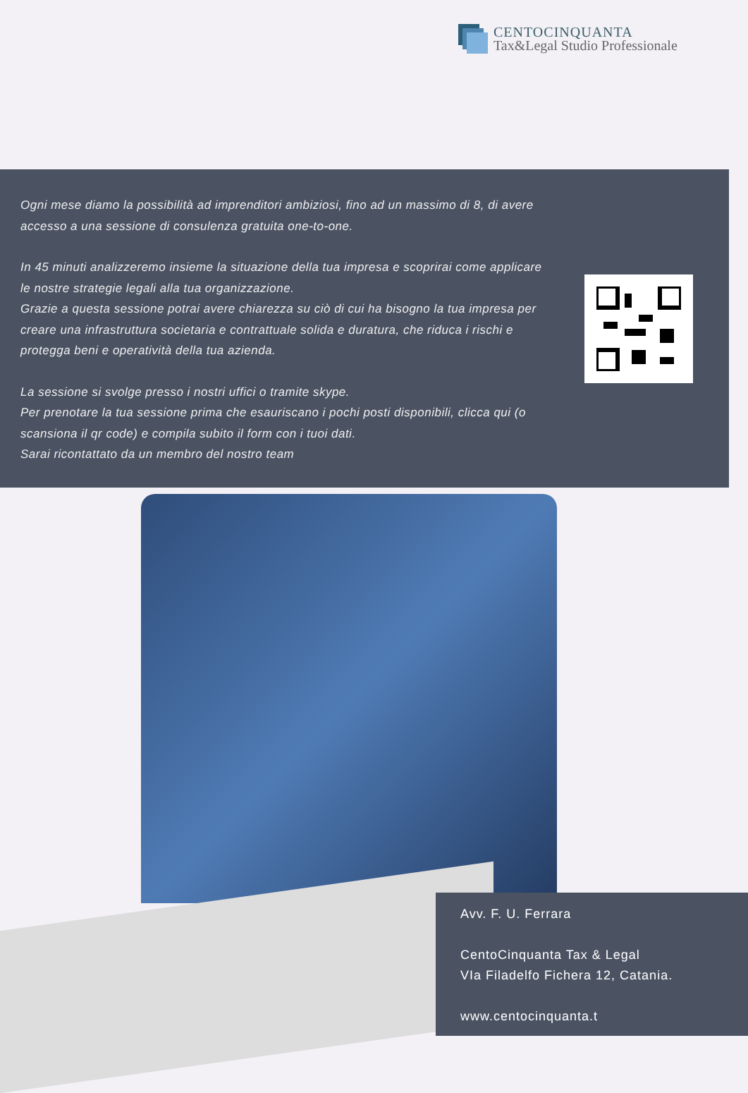CENTOCINQUANTA
Tax&Legal Studio Professionale
Ogni mese diamo la possibilità ad imprenditori ambiziosi, fino ad un massimo di 8, di avere accesso a una sessione di consulenza gratuita one-to-one.
In 45 minuti analizzeremo insieme la situazione della tua impresa e scoprirai come applicare le nostre strategie legali alla tua organizzazione.
Grazie a questa sessione potrai avere chiarezza su ciò di cui ha bisogno la tua impresa per creare una infrastruttura societaria e contrattuale solida e duratura, che riduca i rischi e protegga beni e operatività della tua azienda.
La sessione si svolge presso i nostri uffici o tramite skype.
Per prenotare la tua sessione prima che esauriscano i pochi posti disponibili, clicca qui (o scansiona il qr code) e compila subito il form con i tuoi dati.
Sarai ricontattato da un membro del nostro team
Avv. F. U. Ferrara
CentoCinquanta Tax & Legal
VIa Filadelfo Fichera 12, Catania.
www.centocinquanta.t